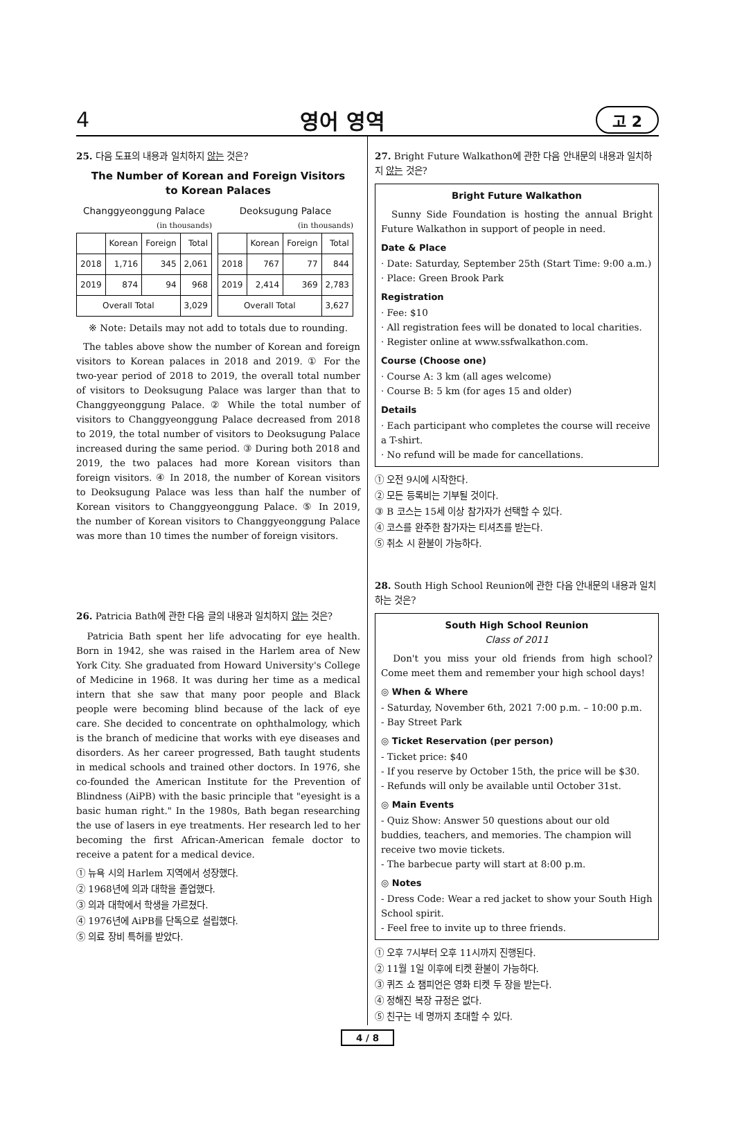4 영어 영역 고 2
25. 다음 도표의 내용과 일치하지 않는 것은?
The Number of Korean and Foreign Visitors
to Korean Palaces
Changgyeonggung Palace
(in thousands)
| | Korean | Foreign | Total |
| --- | --- | --- | --- |
| 2018 | 1,716 | 345 | 2,061 |
| 2019 | 874 | 94 | 968 |
| Overall Total | | | 3,029 |
Deoksugung Palace
(in thousands)
| | Korean | Foreign | Total |
| --- | --- | --- | --- |
| 2018 | 767 | 77 | 844 |
| 2019 | 2,414 | 369 | 2,783 |
| Overall Total | | | 3,627 |
※ Note: Details may not add to totals due to rounding.
The tables above show the number of Korean and foreign visitors to Korean palaces in 2018 and 2019. ① For the two-year period of 2018 to 2019, the overall total number of visitors to Deoksugung Palace was larger than that to Changgyeonggung Palace. ② While the total number of visitors to Changgyeonggung Palace decreased from 2018 to 2019, the total number of visitors to Deoksugung Palace increased during the same period. ③ During both 2018 and 2019, the two palaces had more Korean visitors than foreign visitors. ④ In 2018, the number of Korean visitors to Deoksugung Palace was less than half the number of Korean visitors to Changgyeonggung Palace. ⑤ In 2019, the number of Korean visitors to Changgyeonggung Palace was more than 10 times the number of foreign visitors.
26. Patricia Bath에 관한 다음 글의 내용과 일치하지 않는 것은?
Patricia Bath spent her life advocating for eye health. Born in 1942, she was raised in the Harlem area of New York City. She graduated from Howard University's College of Medicine in 1968. It was during her time as a medical intern that she saw that many poor people and Black people were becoming blind because of the lack of eye care. She decided to concentrate on ophthalmology, which is the branch of medicine that works with eye diseases and disorders. As her career progressed, Bath taught students in medical schools and trained other doctors. In 1976, she co-founded the American Institute for the Prevention of Blindness (AiPB) with the basic principle that "eyesight is a basic human right." In the 1980s, Bath began researching the use of lasers in eye treatments. Her research led to her becoming the first African-American female doctor to receive a patent for a medical device.
① 뉴욕 시의 Harlem 지역에서 성장했다.
② 1968년에 의과 대학을 졸업했다.
③ 의과 대학에서 학생을 가르쳤다.
④ 1976년에 AiPB를 단독으로 설립했다.
⑤ 의료 장비 특허를 받았다.
27. Bright Future Walkathon에 관한 다음 안내문의 내용과 일치하지 않는 것은?
Bright Future Walkathon
Sunny Side Foundation is hosting the annual Bright Future Walkathon in support of people in need.
Date & Place
· Date: Saturday, September 25th (Start Time: 9:00 a.m.)
· Place: Green Brook Park
Registration
· Fee: $10
· All registration fees will be donated to local charities.
· Register online at www.ssfwalkathon.com.
Course (Choose one)
· Course A: 3 km (all ages welcome)
· Course B: 5 km (for ages 15 and older)
Details
· Each participant who completes the course will receive a T-shirt.
· No refund will be made for cancellations.
① 오전 9시에 시작한다.
② 모든 등록비는 기부될 것이다.
③ B 코스는 15세 이상 참가자가 선택할 수 있다.
④ 코스를 완주한 참가자는 티셔츠를 받는다.
⑤ 취소 시 환불이 가능하다.
28. South High School Reunion에 관한 다음 안내문의 내용과 일치하는 것은?
South High School Reunion
Class of 2011
Don't you miss your old friends from high school? Come meet them and remember your high school days!
◎ When & Where
- Saturday, November 6th, 2021 7:00 p.m. – 10:00 p.m.
- Bay Street Park
◎ Ticket Reservation (per person)
- Ticket price: $40
- If you reserve by October 15th, the price will be $30.
- Refunds will only be available until October 31st.
◎ Main Events
- Quiz Show: Answer 50 questions about our old buddies, teachers, and memories. The champion will receive two movie tickets.
- The barbecue party will start at 8:00 p.m.
◎ Notes
- Dress Code: Wear a red jacket to show your South High School spirit.
- Feel free to invite up to three friends.
① 오후 7시부터 오후 11시까지 진행된다.
② 11월 1일 이후에 티켓 환불이 가능하다.
③ 퀴즈 쇼 챔피언은 영화 티켓 두 장을 받는다.
④ 정해진 복장 규정은 없다.
⑤ 친구는 네 명까지 초대할 수 있다.
4 / 8